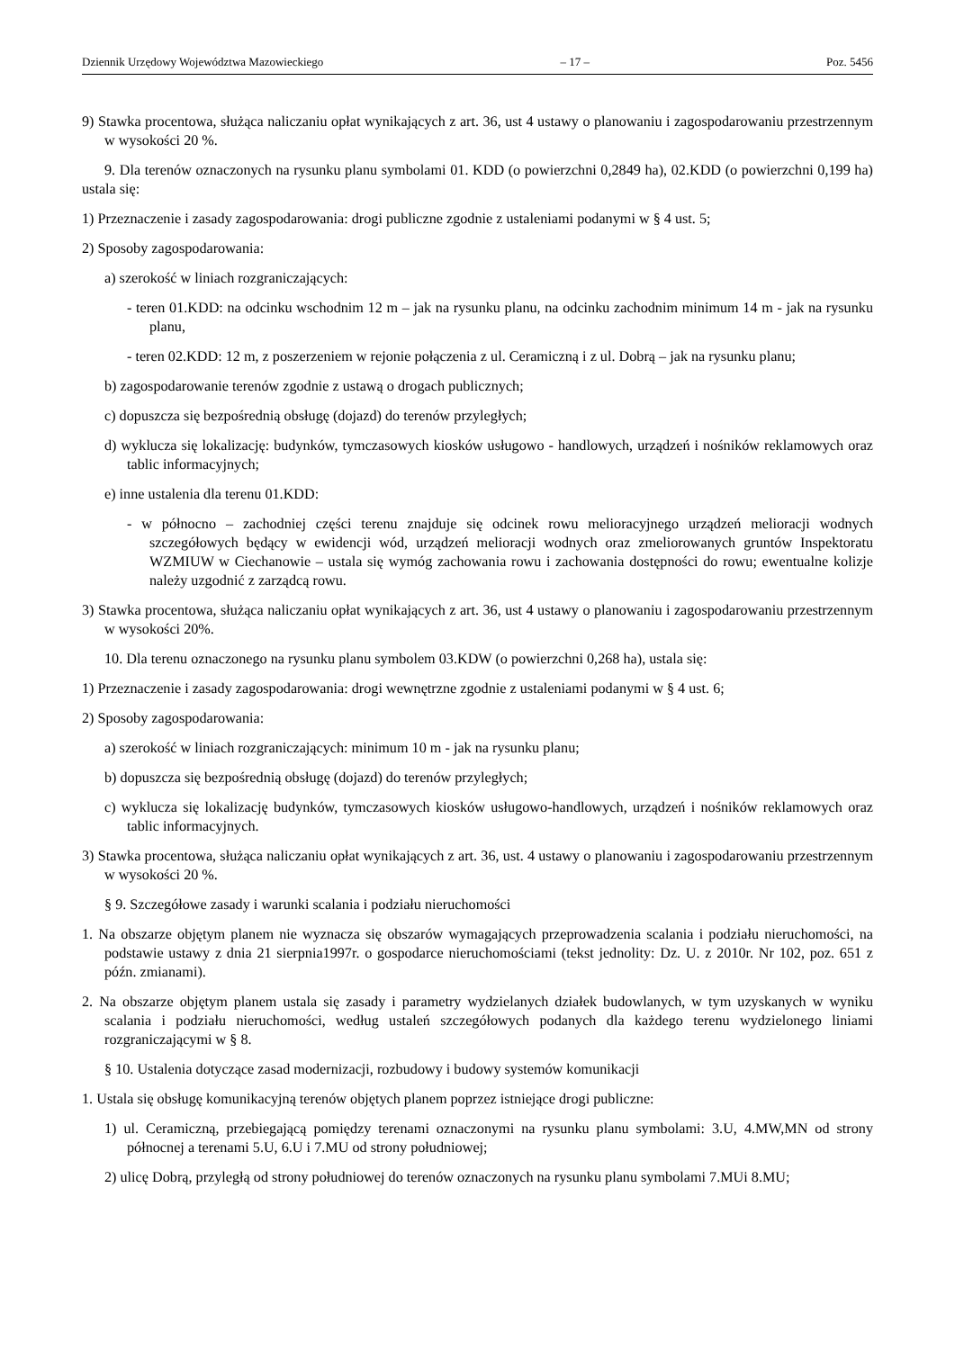Dziennik Urzędowy Województwa Mazowieckiego – 17 – Poz. 5456
9) Stawka procentowa, służąca naliczaniu opłat wynikających z art. 36, ust 4 ustawy o planowaniu i zagospodarowaniu przestrzennym w wysokości 20 %.
9. Dla terenów oznaczonych na rysunku planu symbolami 01. KDD (o powierzchni 0,2849 ha), 02.KDD (o powierzchni 0,199 ha) ustala się:
1) Przeznaczenie i zasady zagospodarowania: drogi publiczne zgodnie z ustaleniami podanymi w § 4 ust. 5;
2) Sposoby zagospodarowania:
a) szerokość w liniach rozgraniczających:
- teren 01.KDD: na odcinku wschodnim 12 m – jak na rysunku planu, na odcinku zachodnim minimum 14 m - jak na rysunku planu,
- teren 02.KDD: 12 m, z poszerzeniem w rejonie połączenia z ul. Ceramiczną i z ul. Dobrą – jak na rysunku planu;
b) zagospodarowanie terenów zgodnie z ustawą o drogach publicznych;
c) dopuszcza się bezpośrednią obsługę (dojazd) do terenów przyległych;
d) wyklucza się lokalizację: budynków, tymczasowych kiosków usługowo - handlowych, urządzeń i nośników reklamowych oraz tablic informacyjnych;
e) inne ustalenia dla terenu 01.KDD:
- w północno – zachodniej części terenu znajduje się odcinek rowu melioracyjnego urządzeń melioracji wodnych szczegółowych będący w ewidencji wód, urządzeń melioracji wodnych oraz zmeliorowanych gruntów Inspektoratu WZMIUW w Ciechanowie – ustala się wymóg zachowania rowu i zachowania dostępności do rowu; ewentualne kolizje należy uzgodnić z zarządcą rowu.
3) Stawka procentowa, służąca naliczaniu opłat wynikających z art. 36, ust 4 ustawy o planowaniu i zagospodarowaniu przestrzennym w wysokości 20%.
10. Dla terenu oznaczonego na rysunku planu symbolem 03.KDW (o powierzchni 0,268 ha), ustala się:
1) Przeznaczenie i zasady zagospodarowania: drogi wewnętrzne zgodnie z ustaleniami podanymi w § 4 ust. 6;
2) Sposoby zagospodarowania:
a) szerokość w liniach rozgraniczających: minimum 10 m - jak na rysunku planu;
b) dopuszcza się bezpośrednią obsługę (dojazd) do terenów przyległych;
c) wyklucza się lokalizację budynków, tymczasowych kiosków usługowo-handlowych, urządzeń i nośników reklamowych oraz tablic informacyjnych.
3) Stawka procentowa, służąca naliczaniu opłat wynikających z art. 36, ust. 4 ustawy o planowaniu i zagospodarowaniu przestrzennym w wysokości 20 %.
§ 9. Szczegółowe zasady i warunki scalania i podziału nieruchomości
1. Na obszarze objętym planem nie wyznacza się obszarów wymagających przeprowadzenia scalania i podziału nieruchomości, na podstawie ustawy z dnia 21 sierpnia1997r. o gospodarce nieruchomościami (tekst jednolity: Dz. U. z 2010r. Nr 102, poz. 651 z późn. zmianami).
2. Na obszarze objętym planem ustala się zasady i parametry wydzielanych działek budowlanych, w tym uzyskanych w wyniku scalania i podziału nieruchomości, według ustaleń szczegółowych podanych dla każdego terenu wydzielonego liniami rozgraniczającymi w § 8.
§ 10. Ustalenia dotyczące zasad modernizacji, rozbudowy i budowy systemów komunikacji
1. Ustala się obsługę komunikacyjną terenów objętych planem poprzez istniejące drogi publiczne:
1) ul. Ceramiczną, przebiegającą pomiędzy terenami oznaczonymi na rysunku planu symbolami: 3.U, 4.MW,MN od strony północnej a terenami 5.U, 6.U i 7.MU od strony południowej;
2) ulicę Dobrą, przyległą od strony południowej do terenów oznaczonych na rysunku planu symbolami 7.MUi 8.MU;